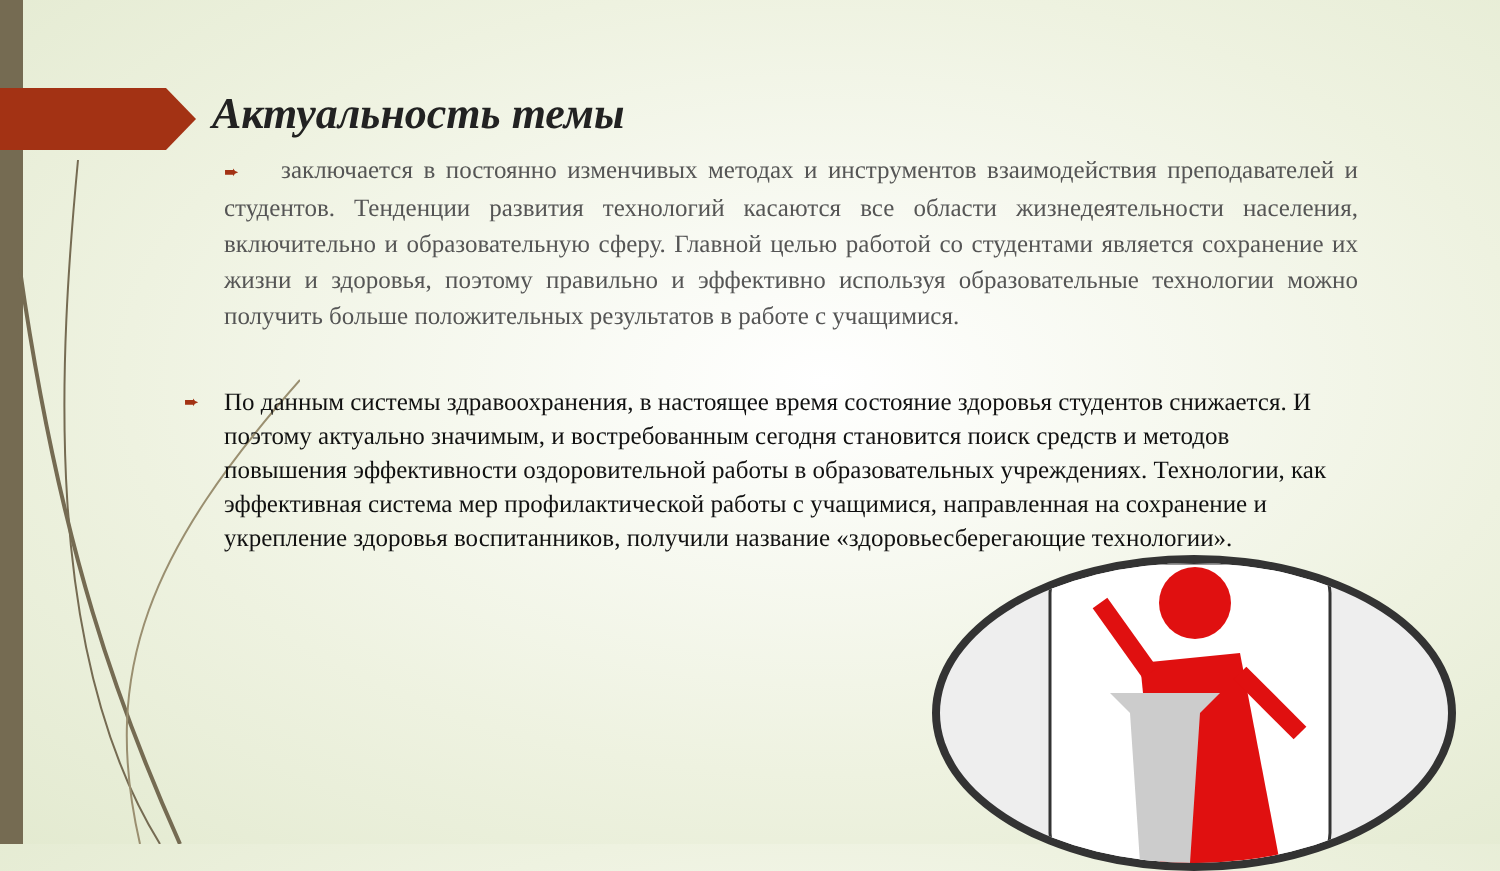Актуальность темы
➨ заключается в постоянно изменчивых методах и инструментов взаимодействия преподавателей и студентов. Тенденции развития технологий касаются все области жизнедеятельности населения, включительно и образовательную сферу. Главной целью работой со студентами является сохранение их жизни и здоровья, поэтому правильно и эффективно используя образовательные технологии можно получить больше положительных результатов в работе с учащимися.
➨ По данным системы здравоохранения, в настоящее время состояние здоровья студентов снижается. И поэтому актуально значимым, и востребованным сегодня становится поиск средств и методов повышения эффективности оздоровительной работы в образовательных учреждениях. Технологии, как эффективная система мер профилактической работы с учащимися, направленная на сохранение и укрепление здоровья воспитанников, получили название «здоровьесберегающие технологии».